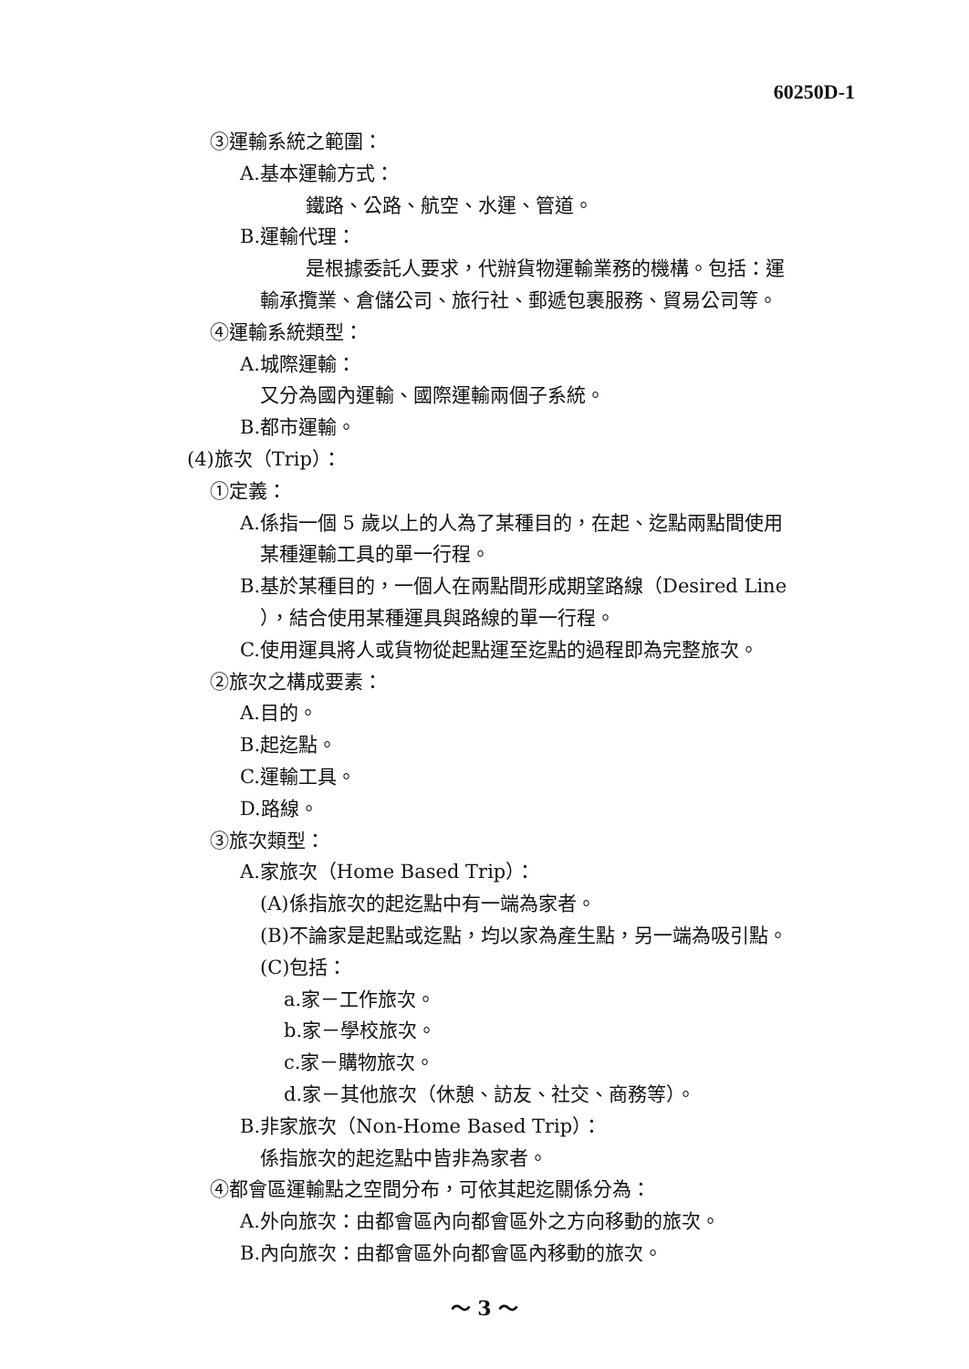60250D-1
③運輸系統之範圍：
A.基本運輸方式：
鐵路、公路、航空、水運、管道。
B.運輸代理：
是根據委託人要求，代辦貨物運輸業務的機構。包括：運
輸承攬業、倉儲公司、旅行社、郵遞包裹服務、貿易公司等。
④運輸系統類型：
A.城際運輸：
又分為國內運輸、國際運輸兩個子系統。
B.都市運輸。
(4)旅次（Trip）：
①定義：
A.係指一個 5 歲以上的人為了某種目的，在起、迄點兩點間使用
某種運輸工具的單一行程。
B.基於某種目的，一個人在兩點間形成期望路線（Desired Line
），結合使用某種運具與路線的單一行程。
C.使用運具將人或貨物從起點運至迄點的過程即為完整旅次。
②旅次之構成要素：
A.目的。
B.起迄點。
C.運輸工具。
D.路線。
③旅次類型：
A.家旅次（Home Based Trip）：
(A)係指旅次的起迄點中有一端為家者。
(B)不論家是起點或迄點，均以家為產生點，另一端為吸引點。
(C)包括：
a.家－工作旅次。
b.家－學校旅次。
c.家－購物旅次。
d.家－其他旅次（休憩、訪友、社交、商務等）。
B.非家旅次（Non-Home Based Trip）：
係指旅次的起迄點中皆非為家者。
④都會區運輸點之空間分布，可依其起迄關係分為：
A.外向旅次：由都會區內向都會區外之方向移動的旅次。
B.內向旅次：由都會區外向都會區內移動的旅次。
～ 3 ～